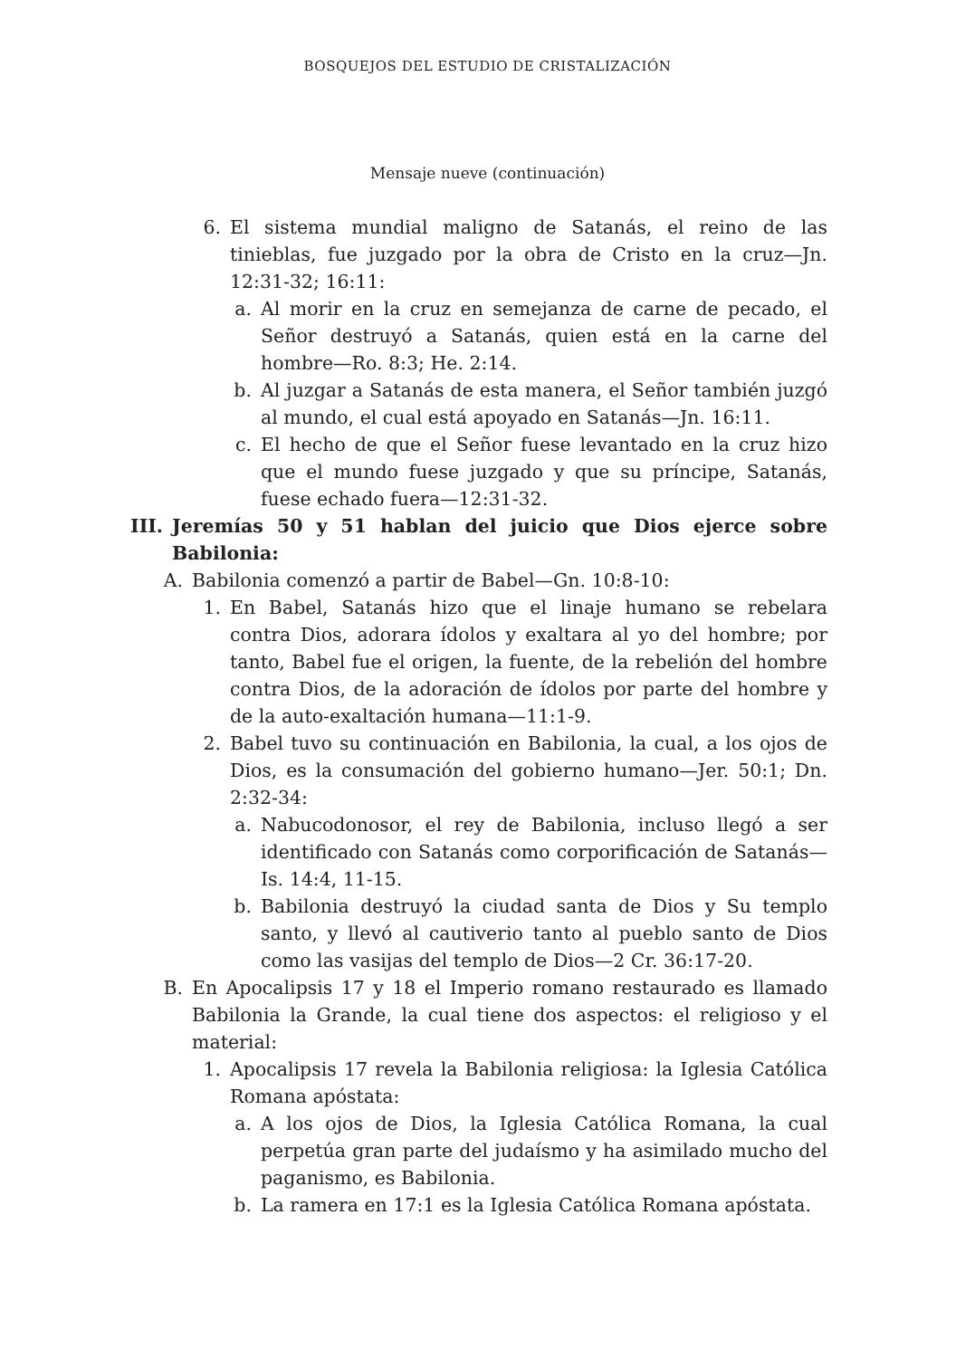BOSQUEJOS DEL ESTUDIO DE CRISTALIZACIÓN
Mensaje nueve (continuación)
6. El sistema mundial maligno de Satanás, el reino de las tinieblas, fue juzgado por la obra de Cristo en la cruz—Jn. 12:31-32; 16:11:
a. Al morir en la cruz en semejanza de carne de pecado, el Señor destruyó a Satanás, quien está en la carne del hombre—Ro. 8:3; He. 2:14.
b. Al juzgar a Satanás de esta manera, el Señor también juzgó al mundo, el cual está apoyado en Satanás—Jn. 16:11.
c. El hecho de que el Señor fuese levantado en la cruz hizo que el mundo fuese juzgado y que su príncipe, Satanás, fuese echado fuera—12:31-32.
III. Jeremías 50 y 51 hablan del juicio que Dios ejerce sobre Babilonia:
A. Babilonia comenzó a partir de Babel—Gn. 10:8-10:
1. En Babel, Satanás hizo que el linaje humano se rebelara contra Dios, adorara ídolos y exaltara al yo del hombre; por tanto, Babel fue el origen, la fuente, de la rebelión del hombre contra Dios, de la adoración de ídolos por parte del hombre y de la auto-exaltación humana—11:1-9.
2. Babel tuvo su continuación en Babilonia, la cual, a los ojos de Dios, es la consumación del gobierno humano—Jer. 50:1; Dn. 2:32-34:
a. Nabucodonosor, el rey de Babilonia, incluso llegó a ser identificado con Satanás como corporificación de Satanás—Is. 14:4, 11-15.
b. Babilonia destruyó la ciudad santa de Dios y Su templo santo, y llevó al cautiverio tanto al pueblo santo de Dios como las vasijas del templo de Dios—2 Cr. 36:17-20.
B. En Apocalipsis 17 y 18 el Imperio romano restaurado es llamado Babilonia la Grande, la cual tiene dos aspectos: el religioso y el material:
1. Apocalipsis 17 revela la Babilonia religiosa: la Iglesia Católica Romana apóstata:
a. A los ojos de Dios, la Iglesia Católica Romana, la cual perpetúa gran parte del judaísmo y ha asimilado mucho del paganismo, es Babilonia.
b. La ramera en 17:1 es la Iglesia Católica Romana apóstata.